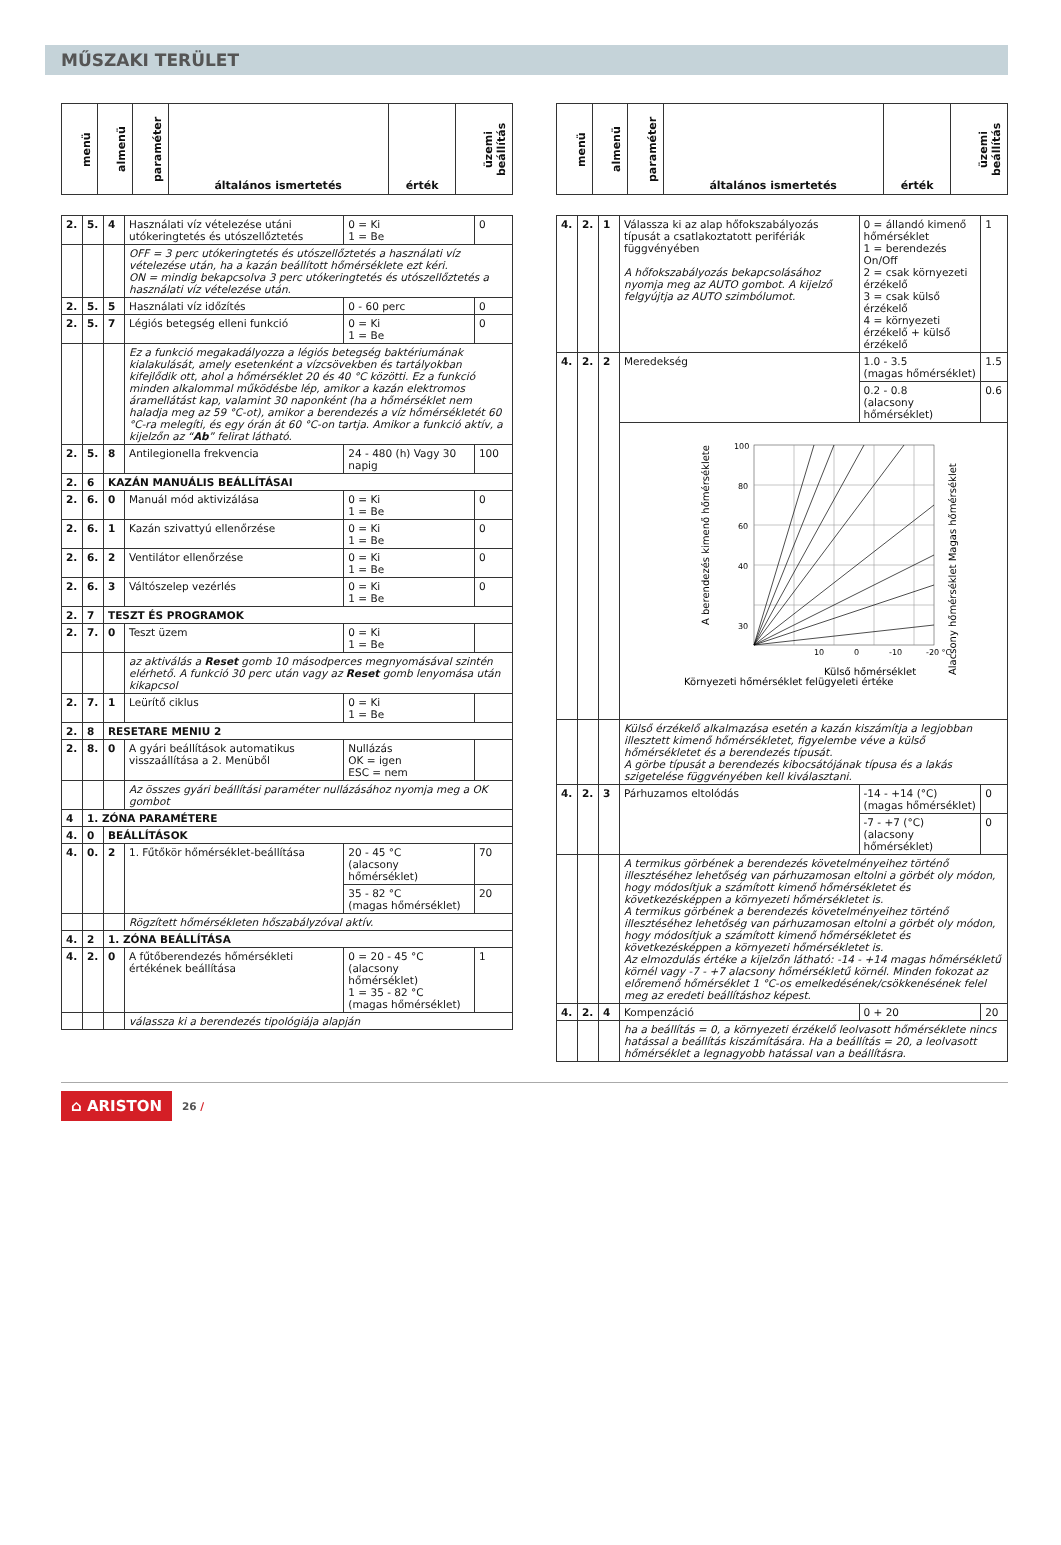MŰSZAKI TERÜLET
| menü | almenü | paraméter | általános ismertetés | érték | üzemi beállítás |
| --- | --- | --- | --- | --- | --- |
| 2. | 5. | 4 | Használati víz vételezése utáni utókeringtetés és utószellőztetés | 0 = Ki 1 = Be | 0 |
| | | | OFF = 3 perc utókeringtetés és utószellőztetés a használati víz vételezése után, ha a kazán beállított hőmérséklete ezt kéri. ON = mindig bekapcsolva 3 perc utókeringtetés és utószellőztetés a használati víz vételezése után. | | |
| 2. | 5. | 5 | Használati víz időzítés | 0 - 60 perc | 0 |
| 2. | 5. | 7 | Légiós betegség elleni funkció | 0 = Ki 1 = Be | 0 |
| | | | Ez a funkció megakadályozza a légiós betegség baktériumának kialakulását, amely esetenként a vízcsövekben és tartályokban kifejlődik ott, ahol a hőmérséklet 20 és 40 °C közötti. Ez a funkció minden alkalommal működésbe lép, amikor a kazán elektromos áramellátást kap, valamint 30 naponként (ha a hőmérséklet nem haladja meg az 59 °C-ot), amikor a berendezés a víz hőmérsékletét 60 °C-ra melegíti, és egy órán át 60 °C-on tartja. Amikor a funkció aktív, a kijelzőn az “ Ab ” felirat látható. | | |
| 2. | 5. | 8 | Antilegionella frekvencia | 24 - 480 (h) Vagy 30 napig | 100 |
| 2. | 6 | KAZÁN MANUÁLIS BEÁLLÍTÁSAI | | | |
| 2. | 6. | 0 | Manuál mód aktivizálása | 0 = Ki 1 = Be | 0 |
| 2. | 6. | 1 | Kazán szivattyú ellenőrzése | 0 = Ki 1 = Be | 0 |
| 2. | 6. | 2 | Ventilátor ellenőrzése | 0 = Ki 1 = Be | 0 |
| 2. | 6. | 3 | Váltószelep vezérlés | 0 = Ki 1 = Be | 0 |
| 2. | 7 | TESZT ÉS PROGRAMOK | | | |
| 2. | 7. | 0 | Teszt üzem | 0 = Ki 1 = Be | |
| | | | az aktiválás a Reset gomb 10 másodperces megnyomásával szintén elérhető. A funkció 30 perc után vagy az Reset gomb lenyomása után kikapcsol | | |
| 2. | 7. | 1 | Leürítő ciklus | 0 = Ki 1 = Be | |
| 2. | 8 | RESETARE MENIU 2 | | | |
| 2. | 8. | 0 | A gyári beállítások automatikus visszaállítása a 2. Menüből | Nullázás OK = igen ESC = nem | |
| | | | Az összes gyári beállítási paraméter nullázásához nyomja meg a OK gombot | | |
| 4 | 1. ZÓNA PARAMÉTERE | | | | |
| 4. | 0 | BEÁLLÍTÁSOK | | | |
| 4. | 0. | 2 | 1. Fűtőkör hőmérséklet-beállítása | 20 - 45 °C (alacsony hőmérséklet) | 70 |
| | | | | 35 - 82 °C (magas hőmérséklet) | 20 |
| | | | Rögzített hőmérsékleten hőszabályzóval aktív. | | |
| 4. | 2 | 1. ZÓNA BEÁLLÍTÁSA | | | |
| 4. | 2. | 0 | A fűtőberendezés hőmérsékleti értékének beállítása | 0 = 20 - 45 °C (alacsony hőmérséklet) 1 = 35 - 82 °C (magas hőmérséklet) | 1 |
| | | | válassza ki a berendezés tipológiája alapján | | |
| menü | almenü | paraméter | általános ismertetés | érték | üzemi beállítás |
| --- | --- | --- | --- | --- | --- |
| 4. | 2. | 1 | Válassza ki az alap hőfokszabályozás típusát a csatlakoztatott perifériák függvényében A hőfokszabályozás bekapcsolásához nyomja meg az AUTO gombot. A kijelző felgyújtja az AUTO szimbólumot. | 0 = állandó kimenő hőmérséklet 1 = berendezés On/Off 2 = csak környezeti érzékelő 3 = csak külső érzékelő 4 = környezeti érzékelő + külső érzékelő | 1 |
| 4. | 2. | 2 | Meredekség | 1.0 - 3.5 (magas hőmérséklet) | 1.5 |
| | | | | 0.2 - 0.8 (alacsony hőmérséklet) | 0.6 |
| | | | 100 80 60 40 30 10 0 -10 -20 °C Külső hőmérséklet Környezeti hőmérséklet felügyeleti értéke A berendezés kimenő hőmérséklete Alacsony hőmérséklet Magas hőmérséklet | | |
| | | | Külső érzékelő alkalmazása esetén a kazán kiszámítja a legjobban illesztett kimenő hőmérsékletet, figyelembe véve a külső hőmérsékletet és a berendezés típusát. A görbe típusát a berendezés kibocsátójának típusa és a lakás szigetelése függvényében kell kiválasztani. | | |
| 4. | 2. | 3 | Párhuzamos eltolódás | -14 - +14 (°C) (magas hőmérséklet) | 0 |
| | | | | -7 - +7 (°C) (alacsony hőmérséklet) | 0 |
| | | | A termikus görbének a berendezés követelményeihez történő illesztéséhez lehetőség van párhuzamosan eltolni a görbét oly módon, hogy módosítjuk a számított kimenő hőmérsékletet és következésképpen a környezeti hőmérsékletet is. A termikus görbének a berendezés követelményeihez történő illesztéséhez lehetőség van párhuzamosan eltolni a görbét oly módon, hogy módosítjuk a számított kimenő hőmérsékletet és következésképpen a környezeti hőmérsékletet is. Az elmozdulás értéke a kijelzőn látható: -14 - +14 magas hőmérsékletű körnél vagy -7 - +7 alacsony hőmérsékletű körnél. Minden fokozat az előremenő hőmérséklet 1 °C-os emelkedésének/csökkenésének felel meg az eredeti beállításhoz képest. | | |
| 4. | 2. | 4 | Kompenzáció | 0 + 20 | 20 |
| | | | ha a beállítás = 0, a környezeti érzékelő leolvasott hőmérséklete nincs hatással a beállítás kiszámítására. Ha a beállítás = 20, a leolvasott hőmérséklet a legnagyobb hatással van a beállításra. | | |
⌂ ARISTON 26 /